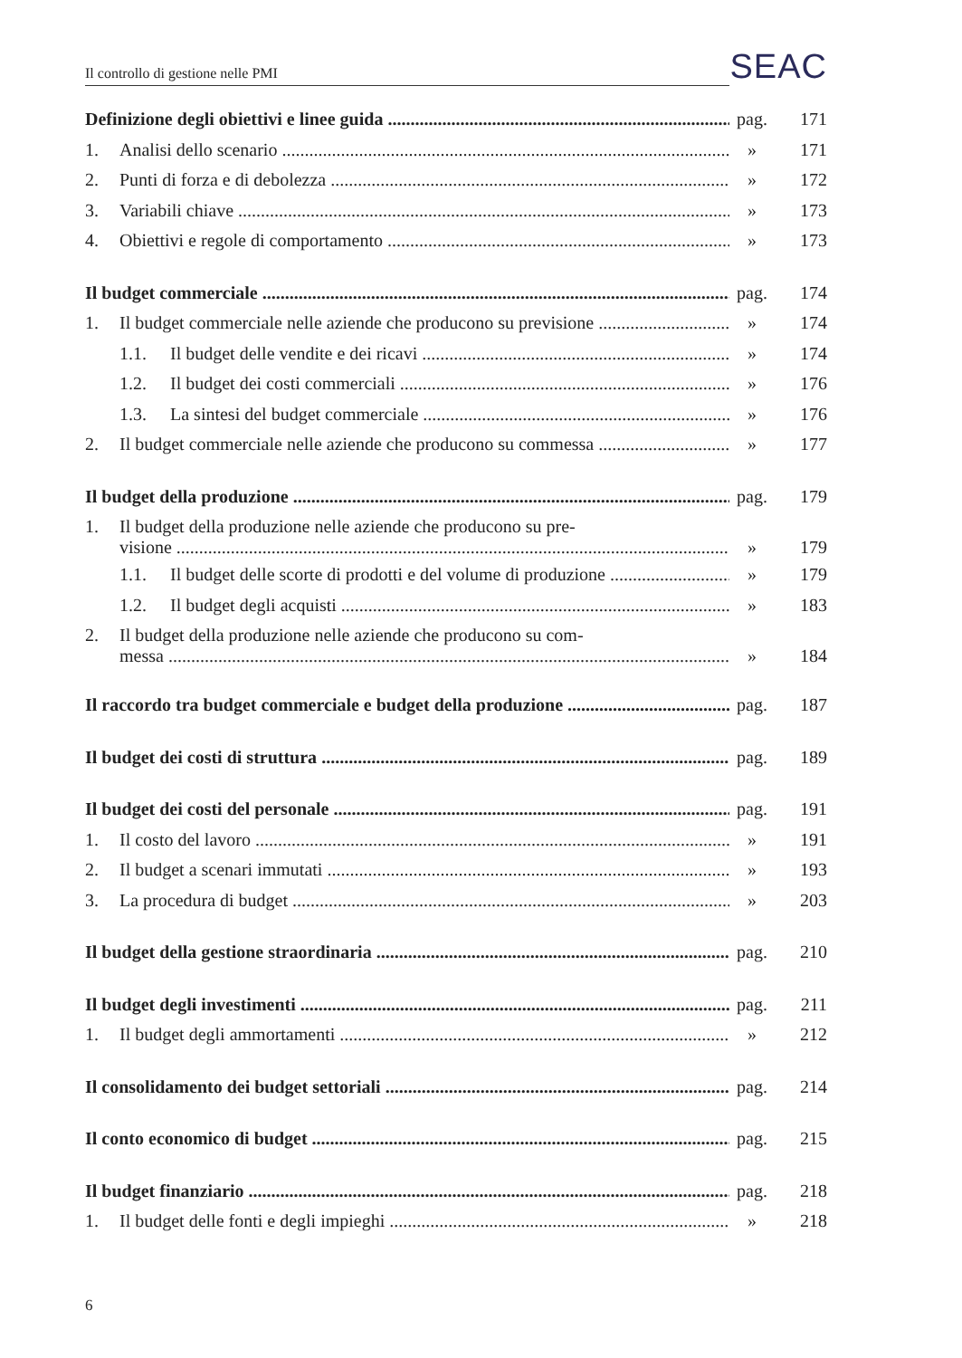Il controllo di gestione nelle PMI
SEAC
Definizione degli obiettivi e linee guida pag. 171
1. Analisi dello scenario » 171
2. Punti di forza e di debolezza » 172
3. Variabili chiave » 173
4. Obiettivi e regole di comportamento » 173
Il budget commerciale pag. 174
1. Il budget commerciale nelle aziende che producono su previsione » 174
1.1. Il budget delle vendite e dei ricavi » 174
1.2. Il budget dei costi commerciali » 176
1.3. La sintesi del budget commerciale » 176
2. Il budget commerciale nelle aziende che producono su commessa » 177
Il budget della produzione pag. 179
1. Il budget della produzione nelle aziende che producono su pre-
visione » 179
1.1. Il budget delle scorte di prodotti e del volume di produzione » 179
1.2. Il budget degli acquisti » 183
2. Il budget della produzione nelle aziende che producono su com-
messa » 184
Il raccordo tra budget commerciale e budget della produzione pag. 187
Il budget dei costi di struttura pag. 189
Il budget dei costi del personale pag. 191
1. Il costo del lavoro » 191
2. Il budget a scenari immutati » 193
3. La procedura di budget » 203
Il budget della gestione straordinaria pag. 210
Il budget degli investimenti pag. 211
1. Il budget degli ammortamenti » 212
Il consolidamento dei budget settoriali pag. 214
Il conto economico di budget pag. 215
Il budget finanziario pag. 218
1. Il budget delle fonti e degli impieghi » 218
6